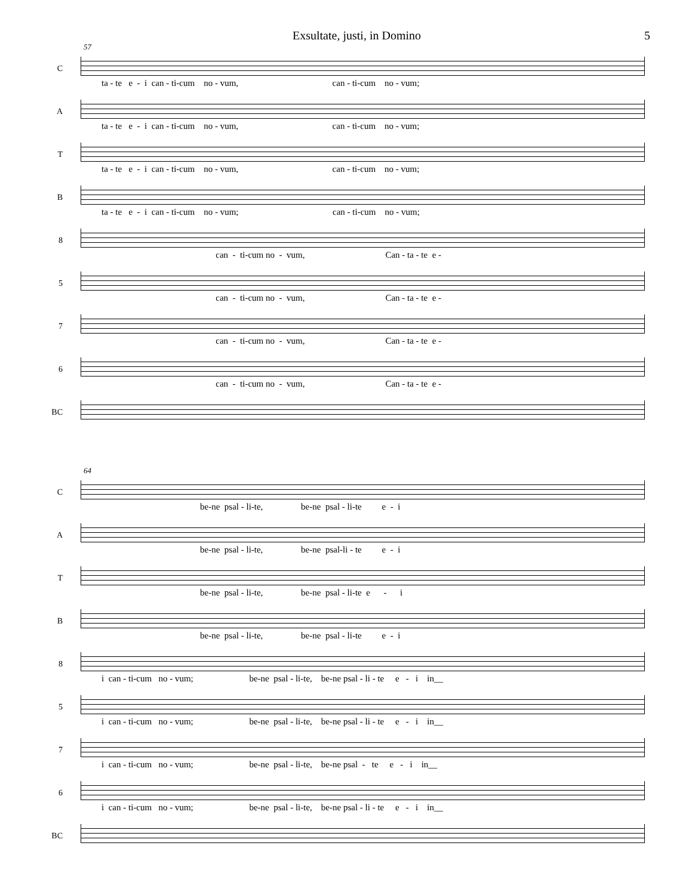Exsultate, justi, in Domino 5
57
C
ta - te e - i can - ti-cum no - vum, can - ti-cum no - vum;
A
ta - te e - i can - ti-cum no - vum, can - ti-cum no - vum;
T
ta - te e - i can - ti-cum no - vum, can - ti-cum no - vum;
B
ta - te e - i can - ti-cum no - vum; can - ti-cum no - vum;
8
can - ti-cum no - vum, Can - ta - te e -
5
can - ti-cum no - vum, Can - ta - te e -
7
can - ti-cum no - vum, Can - ta - te e -
6
can - ti-cum no - vum, Can - ta - te e -
BC
64
C
be-ne psal - li-te, be-ne psal - li-te e - i
A
be-ne psal - li-te, be-ne psal-li - te e - i
T
be-ne psal - li-te, be-ne psal - li-te e - i
B
be-ne psal - li-te, be-ne psal - li-te e - i
8
i can - ti-cum no - vum; be-ne psal - li-te, be-ne psal - li - te e - i in__
5
i can - ti-cum no - vum; be-ne psal - li-te, be-ne psal - li - te e - i in__
7
i can - ti-cum no - vum; be-ne psal - li-te, be-ne psal - te e - i in__
6
i can - ti-cum no - vum; be-ne psal - li-te, be-ne psal - li - te e - i in__
BC